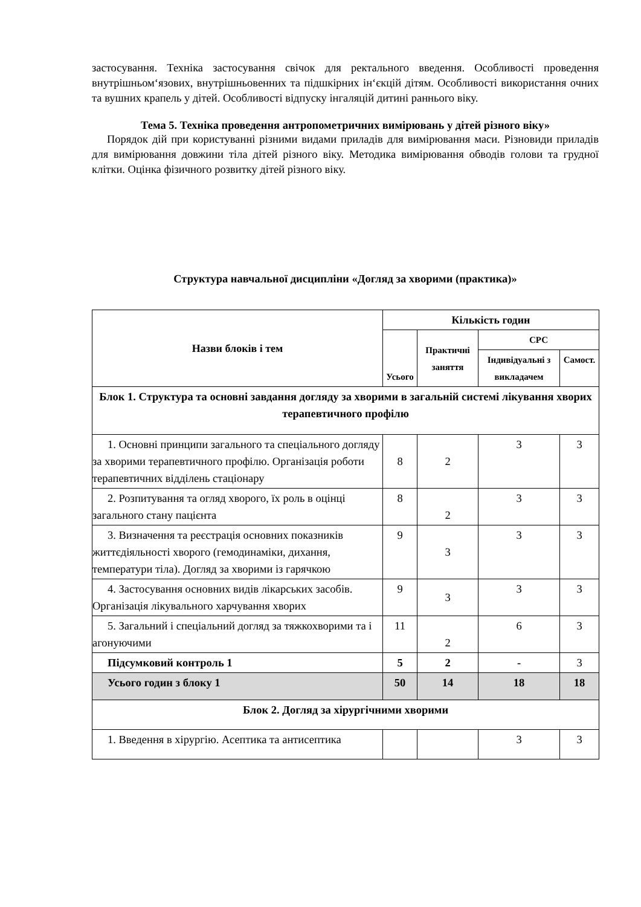застосування. Техніка застосування свічок для ректального введення. Особливості проведення внутрішньом‘язових, внутрішньовенних та підшкірних ін‘єкцій дітям. Особливості використання очних та вушних крапель у дітей. Особливості відпуску інгаляцій дитині раннього віку.
Тема 5. Техніка проведення антропометричних вимірювань у дітей різного віку»
Порядок дій при користуванні різними видами приладів для вимірювання маси. Різновиди приладів для вимірювання довжини тіла дітей різного віку. Методика вимірювання обводів голови та грудної клітки. Оцінка фізичного розвитку дітей різного віку.
Структура навчальної дисципліни «Догляд за хворими (практика)»
| Назви блоків і тем | Кількість годин | | | |
| --- | --- | --- | --- | --- |
| | Усього | Практичні заняття | СРС | |
| | | | Індивідуальні з викладачем | Самост. |
| Блок 1. Структура та основні завдання догляду за хворими в загальній системі лікування хворих терапевтичного профілю | | | | |
| 1. Основні принципи загального та спеціального догляду за хворими терапевтичного профілю. Організація роботи терапевтичних відділень стаціонару | 8 | 2 | 3 | 3 |
| 2. Розпитування та огляд хворого, їх роль в оцінці загального стану пацієнта | 8 | 2 | 3 | 3 |
| 3. Визначення та реєстрація основних показників життєдіяльності хворого (гемодинаміки, дихання, температури тіла). Догляд за хворими із гарячкою | 9 | 3 | 3 | 3 |
| 4. Застосування основних видів лікарських засобів. Організація лікувального харчування хворих | 9 | 3 | 3 | 3 |
| 5. Загальний і спеціальний догляд за тяжкохворими та і агонуючими | 11 | 2 | 6 | 3 |
| Підсумковий контроль 1 | 5 | 2 | - | 3 |
| Усього годин з блоку 1 | 50 | 14 | 18 | 18 |
| Блок 2. Догляд за хірургічними хворими | | | | |
| 1. Введення в хірургію. Асептика та антисептика | | | 3 | 3 |